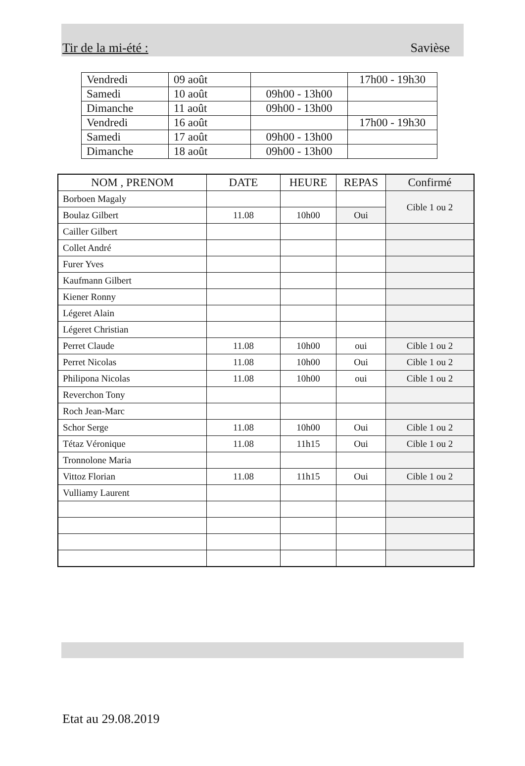Tir de la mi-été : Savièse
| Vendredi | 09 août | | 17h00 - 19h30 |
| Samedi | 10 août | 09h00 - 13h00 | |
| Dimanche | 11 août | 09h00 - 13h00 | |
| Vendredi | 16 août | | 17h00 - 19h30 |
| Samedi | 17 août | 09h00 - 13h00 | |
| Dimanche | 18 août | 09h00 - 13h00 | |
| NOM , PRENOM | DATE | HEURE | REPAS | Confirmé |
| --- | --- | --- | --- | --- |
| Borboen Magaly | | | | Cible 1 ou 2 |
| Boulaz Gilbert | 11.08 | 10h00 | Oui | |
| Cailler Gilbert | | | | |
| Collet André | | | | |
| Furer Yves | | | | |
| Kaufmann Gilbert | | | | |
| Kiener Ronny | | | | |
| Légeret Alain | | | | |
| Légeret Christian | | | | |
| Perret Claude | 11.08 | 10h00 | oui | Cible 1 ou 2 |
| Perret Nicolas | 11.08 | 10h00 | Oui | Cible 1 ou 2 |
| Philipona Nicolas | 11.08 | 10h00 | oui | Cible 1 ou 2 |
| Reverchon Tony | | | | |
| Roch Jean-Marc | | | | |
| Schor Serge | 11.08 | 10h00 | Oui | Cible 1 ou 2 |
| Tétaz Véronique | 11.08 | 11h15 | Oui | Cible 1 ou 2 |
| Tronnolone Maria | | | | |
| Vittoz Florian | 11.08 | 11h15 | Oui | Cible 1 ou 2 |
| Vulliamy Laurent | | | | |
Etat au 29.08.2019